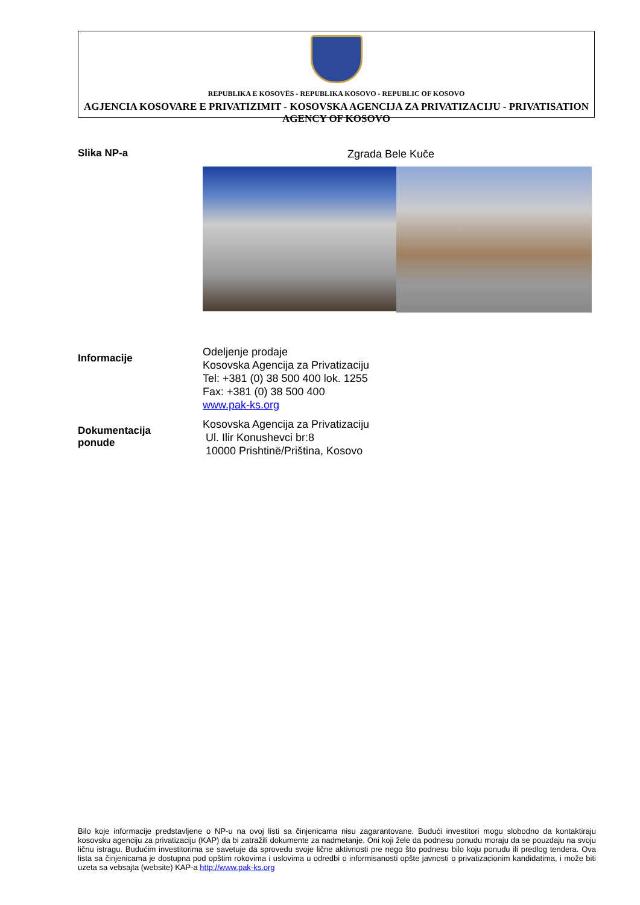REPUBLIKA E KOSOVËS - REPUBLIKA KOSOVO - REPUBLIC OF KOSOVO
AGJENCIA KOSOVARE E PRIVATIZIMIT - KOSOVSKA AGENCIJA ZA PRIVATIZACIJU - PRIVATISATION AGENCY OF KOSOVO
Slika NP-a
Zgrada Bele Kuče
Informacije
Odeljenje prodaje
Kosovska Agencija za Privatizaciju
Tel: +381 (0) 38 500 400 lok. 1255
Fax: +381 (0) 38 500 400
www.pak-ks.org
Dokumentacija
ponude
Kosovska Agencija za Privatizaciju
Ul. Ilir Konushevci br:8
10000 Prishtinë/Priština, Kosovo
Bilo koje informacije predstavljene o NP-u na ovoj listi sa činjenicama nisu zagarantovane. Budući investitori mogu slobodno da kontaktiraju kosovsku agenciju za privatizaciju (KAP) da bi zatražili dokumente za nadmetanje. Oni koji žele da podnesu ponudu moraju da se pouzdaju na svoju ličnu istragu. Budućim investitorima se savetuje da sprovedu svoje lične aktivnosti pre nego što podnesu bilo koju ponudu ili predlog tendera. Ova lista sa činjenicama je dostupna pod opštim rokovima i uslovima u odredbi o informisanosti opšte javnosti o privatizacionim kandidatima, i može biti uzeta sa vebsajta (website) KAP-a http://www.pak-ks.org